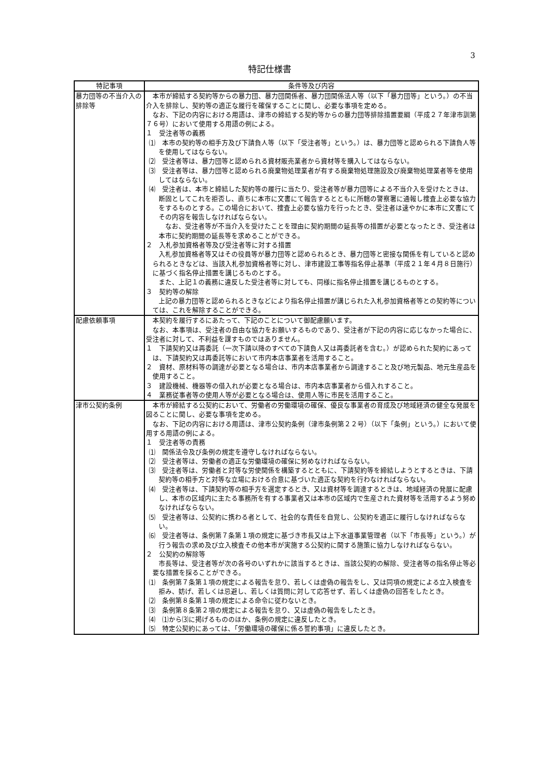3
特記仕様書
| 特記事項 | 条件等及び内容 |
| --- | --- |
| 暴力団等の不当介入の排除等 | 本市が締結する契約等からの暴力団、暴力団関係者、暴力団関係法人等（以下「暴力団等」という。）の不当介入を排除し、契約等の適正な履行を確保することに関し、必要な事項を定める。 なお、下記の内容における用語は、津市の締結する契約等からの暴力団等排除措置要綱（平成２７年津市訓第７６号）において使用する用語の例による。 １ 受注者等の義務 ⑴ 本市の契約等の相手方及び下請負人等（以下「受注者等」という。）は、暴力団等と認められる下請負人等を使用してはならない。 ⑵ 受注者等は、暴力団等と認められる資材販売業者から資材等を購入してはならない。 ⑶ 受注者等は、暴力団等と認められる廃棄物処理業者が有する廃棄物処理施設及び廃棄物処理業者等を使用してはならない。 ⑷ 受注者は、本市と締結した契約等の履行に当たり、受注者等が暴力団等による不当介入を受けたときは、断固としてこれを拒否し、直ちに本市に文書にて報告するとともに所轄の警察署に通報し捜査上必要な協力をするものとする。この場合において、捜査上必要な協力を行ったとき、受注者は速やかに本市に文書にてその内容を報告しなければならない。 なお、受注者等が不当介入を受けたことを理由に契約期間の延長等の措置が必要となったとき、受注者は本市に契約期間の延長等を求めることができる。 ２ 入札参加資格者等及び受注者等に対する措置 入札参加資格者等又はその役員等が暴力団等と認められるとき、暴力団等と密接な関係を有していると認められるときなどは、当該入札参加資格者等に対し、津市建設工事等指名停止基準（平成２１年４月８日施行）に基づく指名停止措置を講じるものとする。 また、上記１の義務に違反した受注者等に対しても、同様に指名停止措置を講じるものとする。 ３ 契約等の解除 上記の暴力団等と認められるときなどにより指名停止措置が講じられた入札参加資格者等との契約等については、これを解除することができる。 |
| 配慮依頼事項 | 本契約を履行するにあたって、下記のことについて御配慮願います。 なお、本事項は、受注者の自由な協力をお願いするものであり、受注者が下記の内容に応じなかった場合に、受注者に対して、不利益を課すものではありません。 １ 下請契約又は再委託（一次下請以降のすべての下請負人又は再委託者を含む。）が認められた契約にあっては、下請契約又は再委託等において市内本店事業者を活用すること。 ２ 資材、原材料等の調達が必要となる場合は、市内本店事業者から調達すること及び地元製品、地元生産品を使用すること。 ３ 建設機械、機器等の借入れが必要となる場合は、市内本店事業者から借入れすること。 ４ 業務従事者等の使用人等が必要となる場合は、使用人等に市民を活用すること。 |
| 津市公契約条例 | 本市が締結する公契約において、労働者の労働環境の確保、優良な事業者の育成及び地域経済の健全な発展を図ることに関し、必要な事項を定める。 なお、下記の内容における用語は、津市公契約条例（津市条例第２２号）（以下「条例」という。）において使用する用語の例による。 １ 受注者等の責務 ⑴ 関係法令及び条例の規定を遵守しなければならない。 ⑵ 受注者等は、労働者の適正な労働環境の確保に努めなければならない。 ⑶ 受注者等は、労働者と対等な労使関係を構築するとともに、下請契約等を締結しようとするときは、下請契約等の相手方と対等な立場における合意に基づいた適正な契約を行わなければならない。 ⑷ 受注者等は、下請契約等の相手方を選定するとき、又は資材等を調達するときは、地域経済の発展に配慮し、本市の区域内に主たる事務所を有する事業者又は本市の区域内で生産された資材等を活用するよう努めなければならない。 ⑸ 受注者等は、公契約に携わる者として、社会的な責任を自覚し、公契約を適正に履行しなければならない。 ⑹ 受注者等は、条例第７条第１項の規定に基づき市長又は上下水道事業管理者（以下「市長等」という。）が行う報告の求め及び立入検査その他本市が実施する公契約に関する施策に協力しなければならない。 ２ 公契約の解除等 市長等は、受注者等が次の各号のいずれかに該当するときは、当該公契約の解除、受注者等の指名停止等必要な措置を採ることができる。 ⑴ 条例第７条第１項の規定による報告を怠り、若しくは虚偽の報告をし、又は同項の規定による立入検査を拒み、妨げ、若しくは忌避し、若しくは質問に対して応答せず、若しくは虚偽の回答をしたとき。 ⑵ 条例第８条第１項の規定による命令に従わないとき。 ⑶ 条例第８条第２項の規定による報告を怠り、又は虚偽の報告をしたとき。 ⑷ ⑴から⑶に掲げるもののほか、条例の規定に違反したとき。 ⑸ 特定公契約にあっては、「労働環境の確保に係る誓約事項」に違反したとき。 |